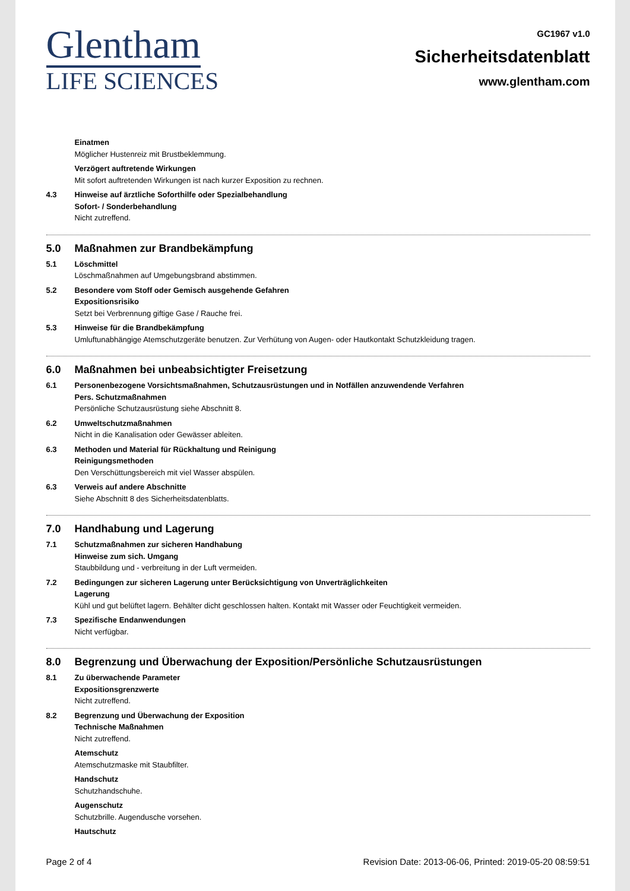Glentham
LIFE SCIENCES
GC1967 v1.0
Sicherheitsdatenblatt
www.glentham.com
Einatmen
Möglicher Hustenreiz mit Brustbeklemmung.
Verzögert auftretende Wirkungen
Mit sofort auftretenden Wirkungen ist nach kurzer Exposition zu rechnen.
4.3 Hinweise auf ärztliche Soforthilfe oder Spezialbehandlung
Sofort- / Sonderbehandlung
Nicht zutreffend.
5.0 Maßnahmen zur Brandbekämpfung
5.1 Löschmittel
Löschmaßnahmen auf Umgebungsbrand abstimmen.
5.2 Besondere vom Stoff oder Gemisch ausgehende Gefahren
Expositionsrisiko
Setzt bei Verbrennung giftige Gase / Rauche frei.
5.3 Hinweise für die Brandbekämpfung
Umluftunabhängige Atemschutzgeräte benutzen. Zur Verhütung von Augen- oder Hautkontakt Schutzkleidung tragen.
6.0 Maßnahmen bei unbeabsichtigter Freisetzung
6.1 Personenbezogene Vorsichtsmaßnahmen, Schutzausrüstungen und in Notfällen anzuwendende Verfahren
Pers. Schutzmaßnahmen
Persönliche Schutzausrüstung siehe Abschnitt 8.
6.2 Umweltschutzmaßnahmen
Nicht in die Kanalisation oder Gewässer ableiten.
6.3 Methoden und Material für Rückhaltung und Reinigung
Reinigungsmethoden
Den Verschüttungsbereich mit viel Wasser abspülen.
6.3 Verweis auf andere Abschnitte
Siehe Abschnitt 8 des Sicherheitsdatenblatts.
7.0 Handhabung und Lagerung
7.1 Schutzmaßnahmen zur sicheren Handhabung
Hinweise zum sich. Umgang
Staubbildung und - verbreitung in der Luft vermeiden.
7.2 Bedingungen zur sicheren Lagerung unter Berücksichtigung von Unverträglichkeiten
Lagerung
Kühl und gut belüftet lagern. Behälter dicht geschlossen halten. Kontakt mit Wasser oder Feuchtigkeit vermeiden.
7.3 Spezifische Endanwendungen
Nicht verfügbar.
8.0 Begrenzung und Überwachung der Exposition/Persönliche Schutzausrüstungen
8.1 Zu überwachende Parameter
Expositionsgrenzwerte
Nicht zutreffend.
8.2 Begrenzung und Überwachung der Exposition
Technische Maßnahmen
Nicht zutreffend.
Atemschutz
Atemschutzmaske mit Staubfilter.
Handschutz
Schutzhandschuhe.
Augenschutz
Schutzbrille. Augendusche vorsehen.
Hautschutz
Page 2 of 4 Revision Date: 2013-06-06, Printed: 2019-05-20 08:59:51